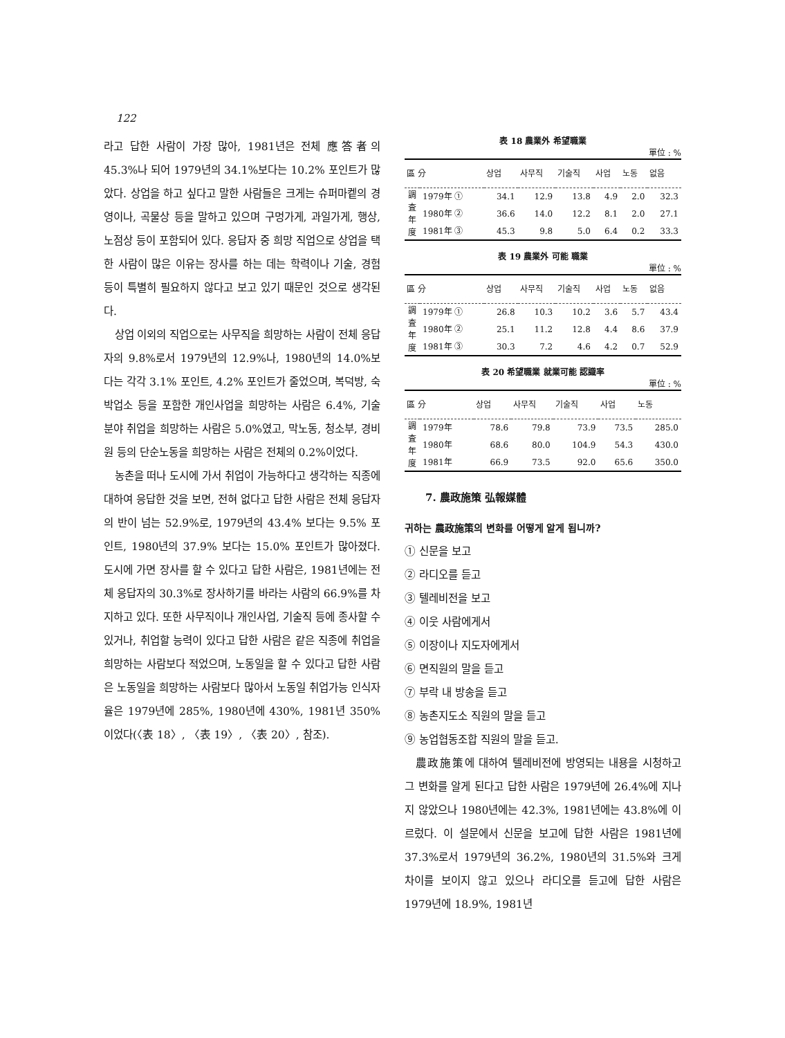122
라고 답한 사람이 가장 많아, 1981년은 전체 應答者의 45.3%나 되어 1979년의 34.1%보다는 10.2% 포인트가 많았다. 상업을 하고 싶다고 말한 사람들은 크게는 슈퍼마켙의 경영이나, 곡물상 등을 말하고 있으며 구멍가게, 과일가게, 행상, 노점상 등이 포함되어 있다. 응답자 중 희망 직업으로 상업을 택한 사람이 많은 이유는 장사를 하는 데는 학력이나 기술, 경험 등이 특별히 필요하지 않다고 보고 있기 때문인 것으로 생각된다.
상업 이외의 직업으로는 사무직을 희망하는 사람이 전체 응답자의 9.8%로서 1979년의 12.9%나, 1980년의 14.0%보다는 각각 3.1% 포인트, 4.2% 포인트가 줄었으며, 복덕방, 숙박업소 등을 포함한 개인사업을 희망하는 사람은 6.4%, 기술분야 취업을 희망하는 사람은 5.0%였고, 막노동, 청소부, 경비원 등의 단순노동을 희망하는 사람은 전체의 0.2%이었다.
농촌을 떠나 도시에 가서 취업이 가능하다고 생각하는 직종에 대하여 응답한 것을 보면, 전혀 없다고 답한 사람은 전체 응답자의 반이 넘는 52.9%로, 1979년의 43.4% 보다는 9.5% 포인트, 1980년의 37.9% 보다는 15.0% 포인트가 많아졌다. 도시에 가면 장사를 할 수 있다고 답한 사람은, 1981년에는 전체 응답자의 30.3%로 장사하기를 바라는 사람의 66.9%를 차지하고 있다. 또한 사무직이나 개인사업, 기술직 등에 종사할 수 있거나, 취업할 능력이 있다고 답한 사람은 같은 직종에 취업을 희망하는 사람보다 적었으며, 노동일을 할 수 있다고 답한 사람은 노동일을 희망하는 사람보다 많아서 노동일 취업가능 인식자율은 1979년에 285%, 1980년에 430%, 1981년 350%이었다(〈表 18〉, 〈表 19〉, 〈表 20〉, 참조).
表 18 農業外 希望職業
單位 : %
| 區 分 | | 상업 | 사무직 | 기술직 | 사업 | 노동 | 없음 |
| --- | --- | --- | --- | --- | --- | --- | --- |
| 調 査 年 度 | 1979年 ① | 34.1 | 12.9 | 13.8 | 4.9 | 2.0 | 32.3 |
| | 1980年 ② | 36.6 | 14.0 | 12.2 | 8.1 | 2.0 | 27.1 |
| | 1981年 ③ | 45.3 | 9.8 | 5.0 | 6.4 | 0.2 | 33.3 |
表 19 農業外 可能 職業
單位 : %
| 區 分 | | 상업 | 사무직 | 기술직 | 사업 | 노동 | 없음 |
| --- | --- | --- | --- | --- | --- | --- | --- |
| 調 査 年 度 | 1979年 ① | 26.8 | 10.3 | 10.2 | 3.6 | 5.7 | 43.4 |
| | 1980年 ② | 25.1 | 11.2 | 12.8 | 4.4 | 8.6 | 37.9 |
| | 1981年 ③ | 30.3 | 7.2 | 4.6 | 4.2 | 0.7 | 52.9 |
表 20 希望職業 就業可能 認識率
單位 : %
| 區 分 | | 상업 | 사무직 | 기술직 | 사업 | 노동 |
| --- | --- | --- | --- | --- | --- | --- |
| 調 査 年 度 | 1979年 | 78.6 | 79.8 | 73.9 | 73.5 | 285.0 |
| | 1980年 | 68.6 | 80.0 | 104.9 | 54.3 | 430.0 |
| | 1981年 | 66.9 | 73.5 | 92.0 | 65.6 | 350.0 |
7. 農政施策 弘報媒體
귀하는 農政施策의 변화를 어떻게 알게 됩니까?
① 신문을 보고
② 라디오를 듣고
③ 텔레비전을 보고
④ 이웃 사람에게서
⑤ 이장이나 지도자에게서
⑥ 면직원의 말을 듣고
⑦ 부락 내 방송을 듣고
⑧ 농촌지도소 직원의 말을 듣고
⑨ 농업협동조합 직원의 말을 듣고.
農政施策에 대하여 텔레비전에 방영되는 내용을 시청하고 그 변화를 알게 된다고 답한 사람은 1979년에 26.4%에 지나지 않았으나 1980년에는 42.3%, 1981년에는 43.8%에 이르렀다. 이 설문에서 신문을 보고에 답한 사람은 1981년에 37.3%로서 1979년의 36.2%, 1980년의 31.5%와 크게 차이를 보이지 않고 있으나 라디오를 듣고에 답한 사람은 1979년에 18.9%, 1981년